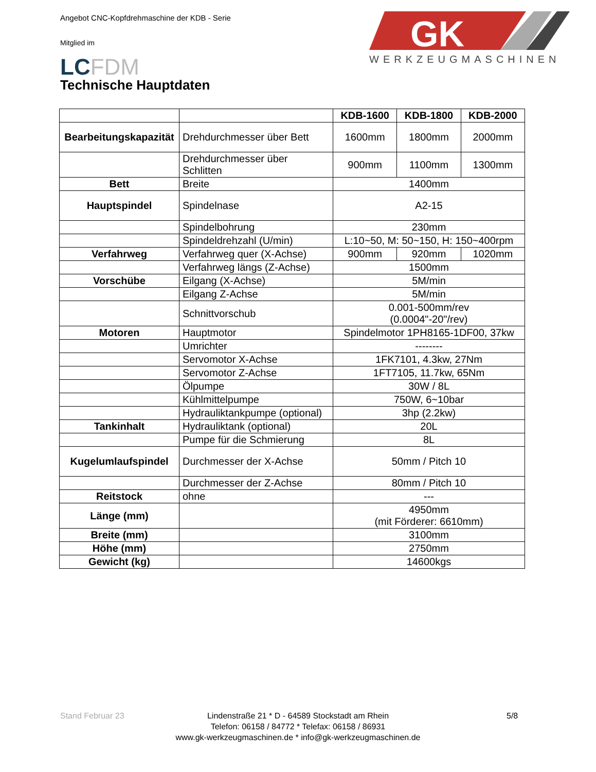Angebot CNC-Kopfdrehmaschine der KDB - Serie
Mitglied im
LCFDM
GK
WERKZEUGMASCHINEN
Technische Hauptdaten
| | | KDB-1600 | KDB-1800 | KDB-2000 |
| --- | --- | --- | --- | --- |
| Bearbeitungskapazität | Drehdurchmesser über Bett | 1600mm | 1800mm | 2000mm |
| | Drehdurchmesser über Schlitten | 900mm | 1100mm | 1300mm |
| Bett | Breite | 1400mm | | |
| Hauptspindel | Spindelnase | A2-15 | | |
| | Spindelbohrung | 230mm | | |
| | Spindeldrehzahl (U/min) | L:10~50, M: 50~150, H: 150~400rpm | | |
| Verfahrweg | Verfahrweg quer (X-Achse) | 900mm | 920mm | 1020mm |
| | Verfahrweg längs (Z-Achse) | 1500mm | | |
| Vorschübe | Eilgang (X-Achse) | 5M/min | | |
| | Eilgang Z-Achse | 5M/min | | |
| | Schnittvorschub | 0.001-500mm/rev (0.0004"-20"/rev) | | |
| Motoren | Hauptmotor | Spindelmotor 1PH8165-1DF00, 37kw | | |
| | Umrichter | -------- | | |
| | Servomotor X-Achse | 1FK7101, 4.3kw, 27Nm | | |
| | Servomotor Z-Achse | 1FT7105, 11.7kw, 65Nm | | |
| | Ölpumpe | 30W / 8L | | |
| | Kühlmittelpumpe | 750W, 6~10bar | | |
| | Hydrauliktankpumpe (optional) | 3hp (2.2kw) | | |
| Tankinhalt | Hydrauliktank (optional) | 20L | | |
| | Pumpe für die Schmierung | 8L | | |
| Kugelumlaufspindel | Durchmesser der X-Achse | 50mm / Pitch 10 | | |
| | Durchmesser der Z-Achse | 80mm / Pitch 10 | | |
| Reitstock | ohne | --- | | |
| Länge (mm) | | 4950mm (mit Förderer: 6610mm) | | |
| Breite (mm) | | 3100mm | | |
| Höhe (mm) | | 2750mm | | |
| Gewicht (kg) | | 14600kgs | | |
Stand Februar 23
Lindenstraße 21 * D - 64589 Stockstadt am Rhein
Telefon: 06158 / 84772 * Telefax: 06158 / 86931
www.gk-werkzeugmaschinen.de * info@gk-werkzeugmaschinen.de
5/8